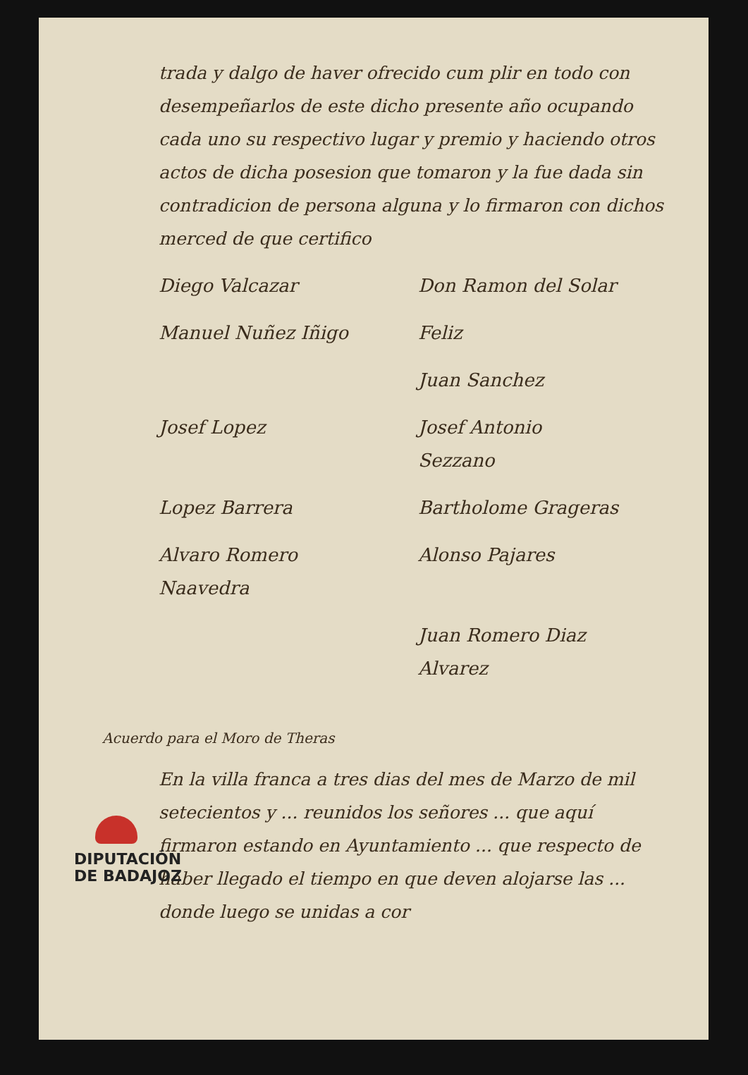trada y dalgo de haver ofrecido cum plir en todo con desempeñarlos de este dicho presente año ocupando cada uno su respectivo lugar y premio y haciendo otros actos de dicha posesion que tomaron y la fue dada sin contradicion de persona alguna y lo firmaron con dichos merced de que certifico
Diego Valcazar
Don Ramon del Solar
Manuel Nuñez Iñigo
Feliz
Juan Sanchez
Josef Lopez
Josef Antonio Sezzano
Lopez Barrera
Bartholome Grageras
Alvaro Romero Naavedra
Alonso Pajares
Juan Romero Diaz Alvarez
Acuerdo para el Moro de Theras
En la villa franca a tres dias del mes de Marzo de mil setecientos y ... reunidos los señores ... que aquí firmaron estando en Ayuntamiento ... que respecto de haber llegado el tiempo en que deven alojarse las ... donde luego se unidas a cor
DIPUTACIÓN
DE BADAJOZ